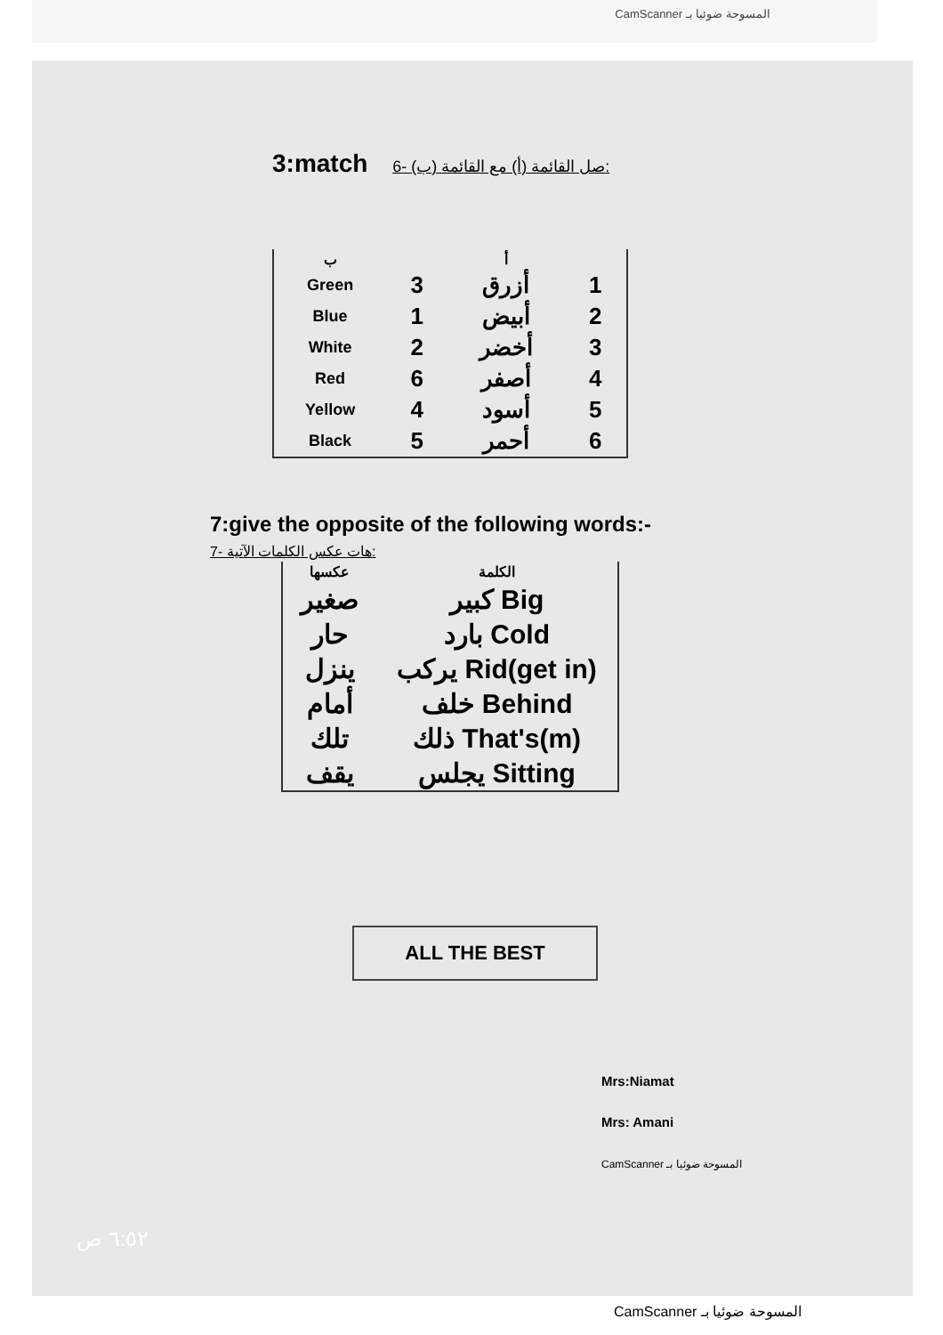CamScanner المسوحة ضوئيا بـ
3:match صل القائمة (أ) مع القائمة (ب) -6:
| ب | | أ | |
| --- | --- | --- | --- |
| Green | 3 | أزرق | 1 |
| Blue | 1 | أبيض | 2 |
| White | 2 | أخضر | 3 |
| Red | 6 | أصفر | 4 |
| Yellow | 4 | أسود | 5 |
| Black | 5 | أحمر | 6 |
7:give the opposite of the following words:- هات عكس الكلمات الآتية -7:
| عكسها | الكلمة |
| --- | --- |
| صغير | كبير Big |
| حار | بارد Cold |
| ينزل | يركب Rid(get in) |
| أمام | خلف Behind |
| تلك | ذلك That's(m) |
| يقف | يجلس Sitting |
ALL THE BEST
Mrs:Niamat
Mrs: Amani
CamScanner المسوحة ضوئيا بـ
٦:٥٢ ص
CamScanner المسوحة ضوئيا بـ